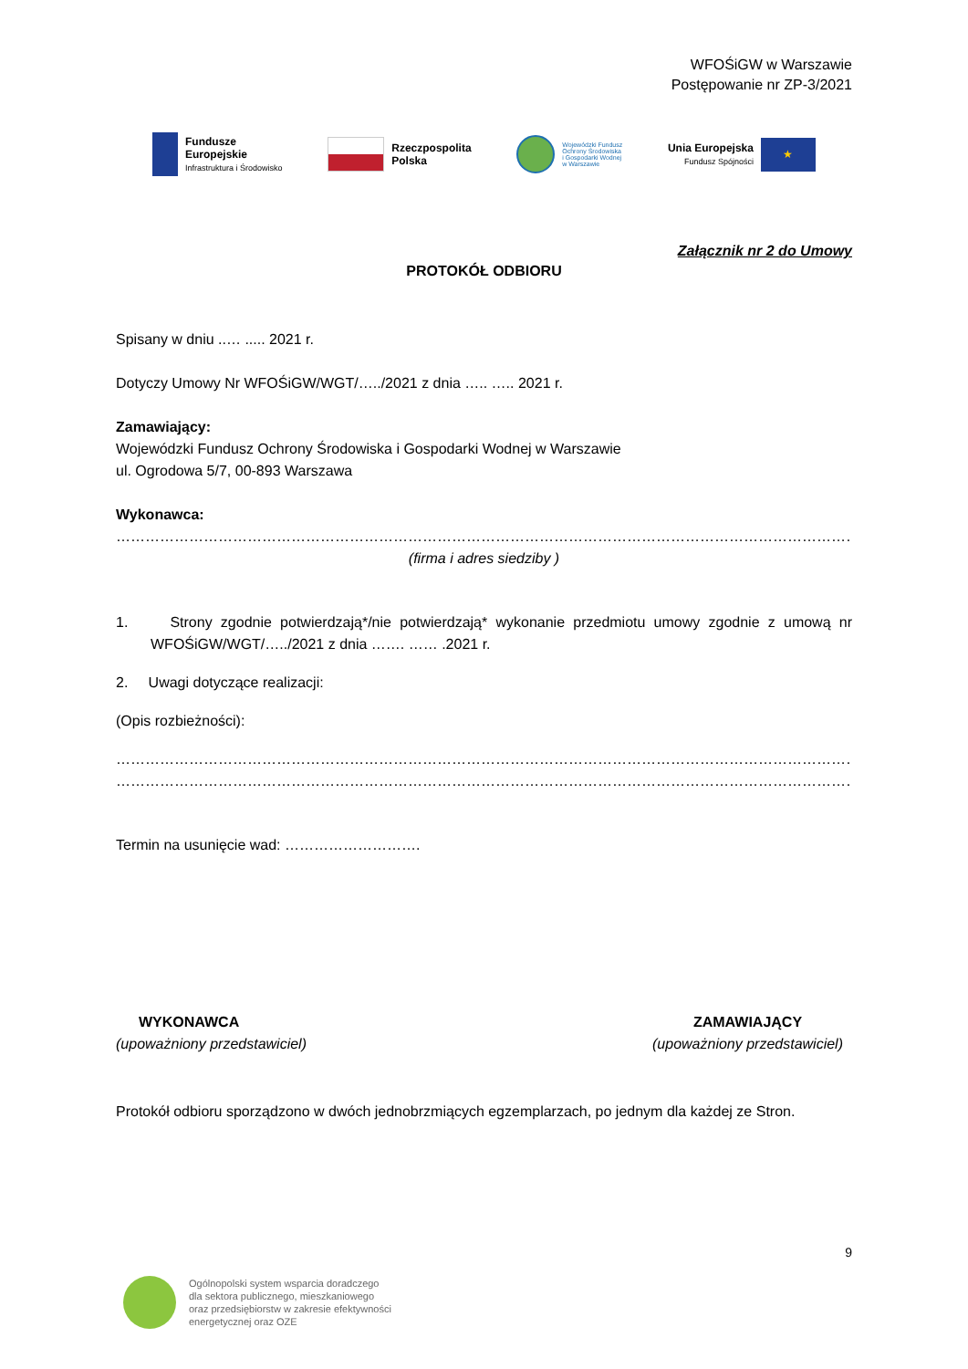WFOŚiGW w Warszawie
Postępowanie nr ZP-3/2021
Fundusze
Europejskie
Infrastruktura i Środowisko
Rzeczpospolita
Polska
Wojewódzki Fundusz
Ochrony Środowiska
i Gospodarki Wodnej
w Warszawie
Unia Europejska
Fundusz Spójności
★
Załącznik nr 2 do Umowy
PROTOKÓŁ ODBIORU
Spisany w dniu ..… ..... 2021 r.
Dotyczy Umowy Nr WFOŚiGW/WGT/…../2021 z dnia ….. ….. 2021 r.
Zamawiający:
Wojewódzki Fundusz Ochrony Środowiska i Gospodarki Wodnej w Warszawie
ul. Ogrodowa 5/7, 00-893 Warszawa
Wykonawca:
………………………………………………………………………………………………………………………………………………………
(firma i adres siedziby )
1. Strony zgodnie potwierdzają*/nie potwierdzają* wykonanie przedmiotu umowy zgodnie z umową nr WFOŚiGW/WGT/…../2021 z dnia ……. …… .2021 r.
2. Uwagi dotyczące realizacji:
(Opis rozbieżności):
………………………………………………………………………………………………………………………………………………………
………………………………………………………………………………………………………………………………………………………
Termin na usunięcie wad: ……………………….
WYKONAWCA
(upoważniony przedstawiciel)
ZAMAWIAJĄCY
(upoważniony przedstawiciel)
Protokół odbioru sporządzono w dwóch jednobrzmiących egzemplarzach, po jednym dla każdej ze Stron.
9
Ogólnopolski system wsparcia doradczego
dla sektora publicznego, mieszkaniowego
oraz przedsiębiorstw w zakresie efektywności
energetycznej oraz OZE